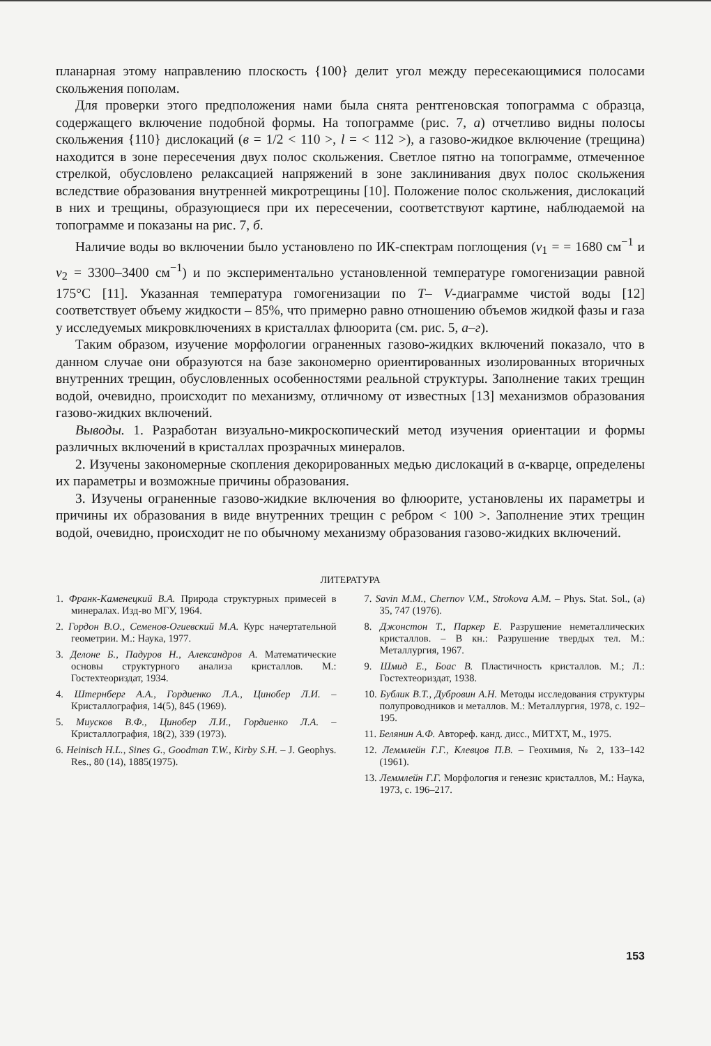планарная этому направлению плоскость {100} делит угол между пересекающимися полосами скольжения пополам.
Для проверки этого предположения нами была снята рентгеновская топограмма с образца, содержащего включение подобной формы. На топограмме (рис. 7, а) отчетливо видны полосы скольжения {110} дислокаций (в = 1/2 < 110 >, l = < 112 >), а газово-жидкое включение (трещина) находится в зоне пересечения двух полос скольжения. Светлое пятно на топограмме, отмеченное стрелкой, обусловлено релаксацией напряжений в зоне заклинивания двух полос скольжения вследствие образования внутренней микротрещины [10]. Положение полос скольжения, дислокаций в них и трещины, образующиеся при их пересечении, соответствуют картине, наблюдаемой на топограмме и показаны на рис. 7, б.
Наличие воды во включении было установлено по ИК-спектрам поглощения (ν<sub>1</sub> = = 1680 см<sup>−1</sup> и ν<sub>2</sub> = 3300–3400 см<sup>−1</sup>) и по экспериментально установленной температуре гомогенизации равной 175°С [11]. Указанная температура гомогенизации по T– V-диаграмме чистой воды [12] соответствует объему жидкости – 85%, что примерно равно отношению объемов жидкой фазы и газа у исследуемых микровключениях в кристаллах флюорита (см. рис. 5, а–г).
Таким образом, изучение морфологии ограненных газово-жидких включений показало, что в данном случае они образуются на базе закономерно ориентированных изолированных вторичных внутренних трещин, обусловленных особенностями реальной структуры. Заполнение таких трещин водой, очевидно, происходит по механизму, отличному от известных [13] механизмов образования газово-жидких включений.
Выводы. 1. Разработан визуально-микроскопический метод изучения ориентации и формы различных включений в кристаллах прозрачных минералов.
2. Изучены закономерные скопления декорированных медью дислокаций в α-кварце, определены их параметры и возможные причины образования.
3. Изучены ограненные газово-жидкие включения во флюорите, установлены их параметры и причины их образования в виде внутренних трещин с ребром < 100 >. Заполнение этих трещин водой, очевидно, происходит не по обычному механизму образования газово-жидких включений.
ЛИТЕРАТУРА
1. Франк-Каменецкий В.А. Природа структурных примесей в минералах. Изд-во МГУ, 1964.
2. Гордон В.О., Семенов-Огиевский М.А. Курс начертательной геометрии. М.: Наука, 1977.
3. Делоне Б., Падуров Н., Александров А. Математические основы структурного анализа кристаллов. М.: Гостехтеориздат, 1934.
4. Штернберг А.А., Гордиенко Л.А., Цинобер Л.И. – Кристаллография, 14(5), 845 (1969).
5. Миусков В.Ф., Цинобер Л.И., Гордиенко Л.А. – Кристаллография, 18(2), 339 (1973).
6. Heinisch H.L., Sines G., Goodman T.W., Kirby S.H. – J. Geophys. Res., 80 (14), 1885(1975).
7. Savin M.M., Chernov V.M., Strokova A.M. – Phys. Stat. Sol., (a) 35, 747 (1976).
8. Джонстон Т., Паркер Е. Разрушение неметаллических кристаллов. – В кн.: Разрушение твердых тел. М.: Металлургия, 1967.
9. Шмид Е., Боас В. Пластичность кристаллов. М.; Л.: Гостехтеориздат, 1938.
10. Бублик В.Т., Дубровин А.Н. Методы исследования структуры полупроводников и металлов. М.: Металлургия, 1978, с. 192–195.
11. Белянин А.Ф. Автореф. канд. дисс., МИТХТ, М., 1975.
12. Леммлейн Г.Г., Клевцов П.В. – Геохимия, № 2, 133–142 (1961).
13. Леммлейн Г.Г. Морфология и генезис кристаллов, М.: Наука, 1973, с. 196–217.
153